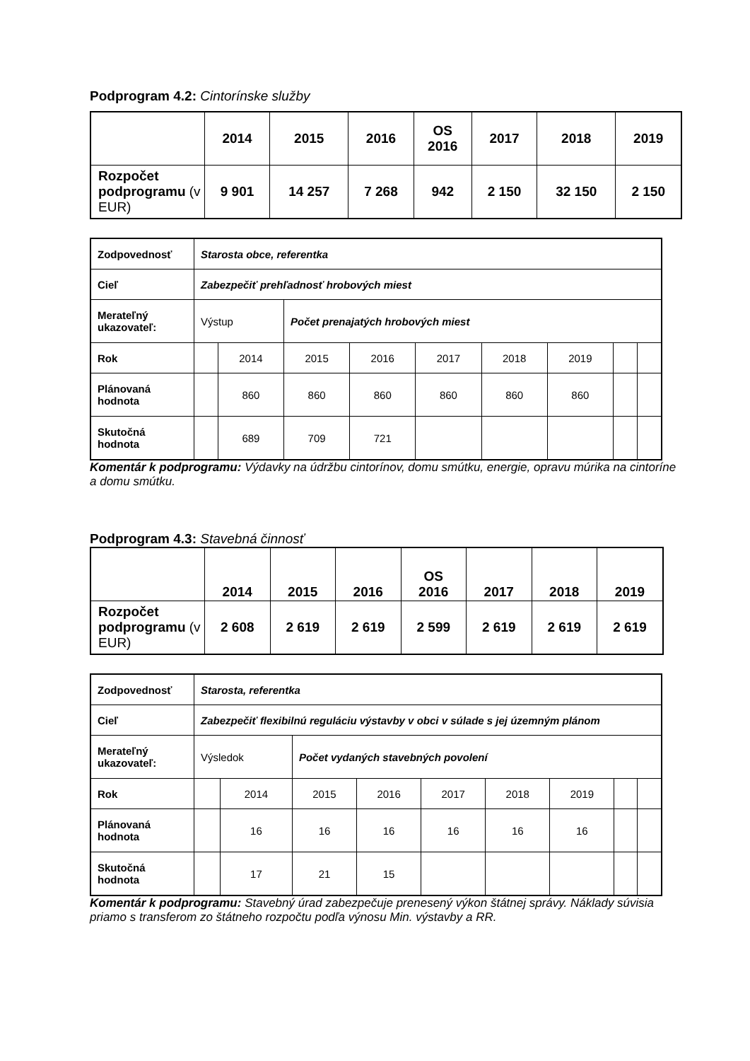Podprogram 4.2: Cintorínske služby
| | 2014 | 2015 | 2016 | OS 2016 | 2017 | 2018 | 2019 |
| --- | --- | --- | --- | --- | --- | --- | --- |
| Rozpočet podprogramu (v EUR) | 9 901 | 14 257 | 7 268 | 942 | 2 150 | 32 150 | 2 150 |
| Zodpovednosť | Starosta obce, referentka | | | | | | | | |
| Cieľ | Zabezpečiť prehľadnosť hrobových miest | | | | | | | | |
| Merateľný ukazovateľ: | Výstup | | Počet prenajatých hrobových miest | | | | | | |
| Rok | | 2014 | 2015 | 2016 | 2017 | 2018 | 2019 | | |
| Plánovaná hodnota | | 860 | 860 | 860 | 860 | 860 | 860 | | |
| Skutočná hodnota | | 689 | 709 | 721 | | | | | |
Komentár k podprogramu: Výdavky na údržbu cintorínov, domu smútku, energie, opravu múrika na cintoríne a domu smútku.
Podprogram 4.3: Stavebná činnosť
| | 2014 | 2015 | 2016 | OS 2016 | 2017 | 2018 | 2019 |
| --- | --- | --- | --- | --- | --- | --- | --- |
| Rozpočet podprogramu (v EUR) | 2 608 | 2 619 | 2 619 | 2 599 | 2 619 | 2 619 | 2 619 |
| Zodpovednosť | Starosta, referentka | | | | | | | | |
| Cieľ | Zabezpečiť flexibilnú reguláciu výstavby v obci v súlade s jej územným plánom | | | | | | | | |
| Merateľný ukazovateľ: | Výsledok | | Počet vydaných stavebných povolení | | | | | | |
| Rok | | 2014 | 2015 | 2016 | 2017 | 2018 | 2019 | | |
| Plánovaná hodnota | | 16 | 16 | 16 | 16 | 16 | 16 | | |
| Skutočná hodnota | | 17 | 21 | 15 | | | | | |
Komentár k podprogramu: Stavebný úrad zabezpečuje prenesený výkon štátnej správy. Náklady súvisia priamo s transferom zo štátneho rozpočtu podľa výnosu Min. výstavby a RR.